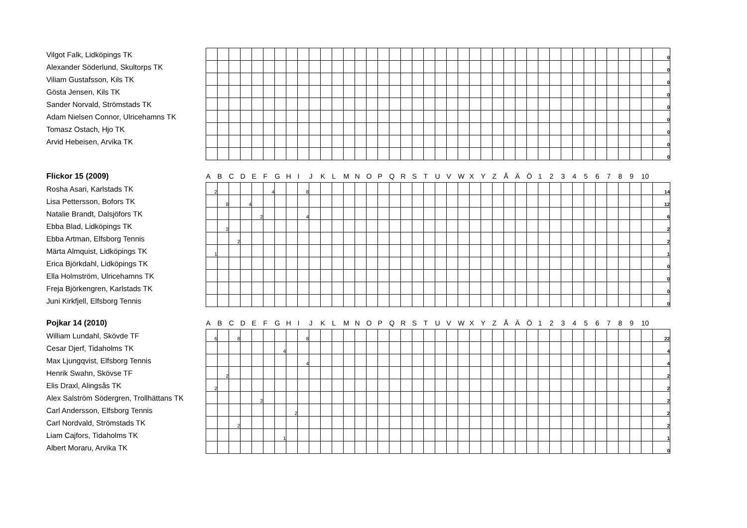| Vilgot Falk, Lidköpings TK | | | | | | | | | | | | | | | | | | | | | | | | | | | | | | | | | | | | | | | | 0 |
| Alexander Söderlund, Skultorps TK | | | | | | | | | | | | | | | | | | | | | | | | | | | | | | | | | | | | | | | | 0 |
| Viliam Gustafsson, Kils TK | | | | | | | | | | | | | | | | | | | | | | | | | | | | | | | | | | | | | | | | 0 |
| Gösta Jensen, Kils TK | | | | | | | | | | | | | | | | | | | | | | | | | | | | | | | | | | | | | | | | 0 |
| Sander Norvald, Strömstads TK | | | | | | | | | | | | | | | | | | | | | | | | | | | | | | | | | | | | | | | | 0 |
| Adam Nielsen Connor, Ulricehamns TK | | | | | | | | | | | | | | | | | | | | | | | | | | | | | | | | | | | | | | | | 0 |
| Tomasz Ostach, Hjo TK | | | | | | | | | | | | | | | | | | | | | | | | | | | | | | | | | | | | | | | | 0 |
| Arvid Hebeisen, Arvika TK | | | | | | | | | | | | | | | | | | | | | | | | | | | | | | | | | | | | | | | | 0 |
| | | | | | | | | | | | | | | | | | | | | | | | | | | | | | | | | | | | | | | | | 0 |
| Flickor 15 (2009) | A | B | C | D | E | F | G | H | I | J | K | L | M | N | O | P | Q | R | S | T | U | V | W | X | Y | Z | Å | Ä | Ö | 1 | 2 | 3 | 4 | 5 | 6 | 7 | 8 | 9 | 10 | |
| --- | --- | --- | --- | --- | --- | --- | --- | --- | --- | --- | --- | --- | --- | --- | --- | --- | --- | --- | --- | --- | --- | --- | --- | --- | --- | --- | --- | --- | --- | --- | --- | --- | --- | --- | --- | --- | --- | --- | --- | --- |
| Rosha Asari, Karlstads TK | 2 | | | | | 4 | | | 8 | | | | | | | | | | | | | | | | | | | | | | | | | | | | | | | 14 |
| Lisa Pettersson, Bofors TK | | 8 | | 4 | | | | | | | | | | | | | | | | | | | | | | | | | | | | | | | | | | | | 12 |
| Natalie Brandt, Dalsjöfors TK | | | | | 2 | | | | 4 | | | | | | | | | | | | | | | | | | | | | | | | | | | | | | | 6 |
| Ebba Blad, Lidköpings TK | | 2 | | | | | | | | | | | | | | | | | | | | | | | | | | | | | | | | | | | | | | 2 |
| Ebba Artman, Elfsborg Tennis | | | 2 | | | | | | | | | | | | | | | | | | | | | | | | | | | | | | | | | | | | | 2 |
| Märta Almquist, Lidköpings TK | 1 | | | | | | | | | | | | | | | | | | | | | | | | | | | | | | | | | | | | | | | 1 |
| Erica Björkdahl, Lidköpings TK | | | | | | | | | | | | | | | | | | | | | | | | | | | | | | | | | | | | | | | | 0 |
| Ella Holmström, Ulricehamns TK | | | | | | | | | | | | | | | | | | | | | | | | | | | | | | | | | | | | | | | | 0 |
| Freja Björkengren, Karlstads TK | | | | | | | | | | | | | | | | | | | | | | | | | | | | | | | | | | | | | | | | 0 |
| Juni Kirkfjell, Elfsborg Tennis | | | | | | | | | | | | | | | | | | | | | | | | | | | | | | | | | | | | | | | | 0 |
| Pojkar 14 (2010) | A | B | C | D | E | F | G | H | I | J | K | L | M | N | O | P | Q | R | S | T | U | V | W | X | Y | Z | Å | Ä | Ö | 1 | 2 | 3 | 4 | 5 | 6 | 7 | 8 | 9 | 10 | |
| --- | --- | --- | --- | --- | --- | --- | --- | --- | --- | --- | --- | --- | --- | --- | --- | --- | --- | --- | --- | --- | --- | --- | --- | --- | --- | --- | --- | --- | --- | --- | --- | --- | --- | --- | --- | --- | --- | --- | --- | --- |
| William Lundahl, Skövde TF | 6 | | 8 | | | | | | 8 | | | | | | | | | | | | | | | | | | | | | | | | | | | | | | | 22 |
| Cesar Djerf, Tidaholms TK | | | | | | | 4 | | | | | | | | | | | | | | | | | | | | | | | | | | | | | | | | | 4 |
| Max Ljungqvist, Elfsborg Tennis | | | | | | | | | 4 | | | | | | | | | | | | | | | | | | | | | | | | | | | | | | | 4 |
| Henrik Swahn, Skövse TF | | 2 | | | | | | | | | | | | | | | | | | | | | | | | | | | | | | | | | | | | | | 2 |
| Elis Draxl, Alingsås TK | 2 | | | | | | | | | | | | | | | | | | | | | | | | | | | | | | | | | | | | | | | 2 |
| Alex Salström Södergren, Trollhättans TK | | | | | 2 | | | | | | | | | | | | | | | | | | | | | | | | | | | | | | | | | | | 2 |
| Carl Andersson, Elfsborg Tennis | | | | | | | | 2 | | | | | | | | | | | | | | | | | | | | | | | | | | | | | | | | 2 |
| Carl Nordvald, Strömstads TK | | | 2 | | | | | | | | | | | | | | | | | | | | | | | | | | | | | | | | | | | | | 2 |
| Liam Cajfors, Tidaholms TK | | | | | | | 1 | | | | | | | | | | | | | | | | | | | | | | | | | | | | | | | | | 1 |
| Albert Moraru, Arvika TK | | | | | | | | | | | | | | | | | | | | | | | | | | | | | | | | | | | | | | | | 0 |